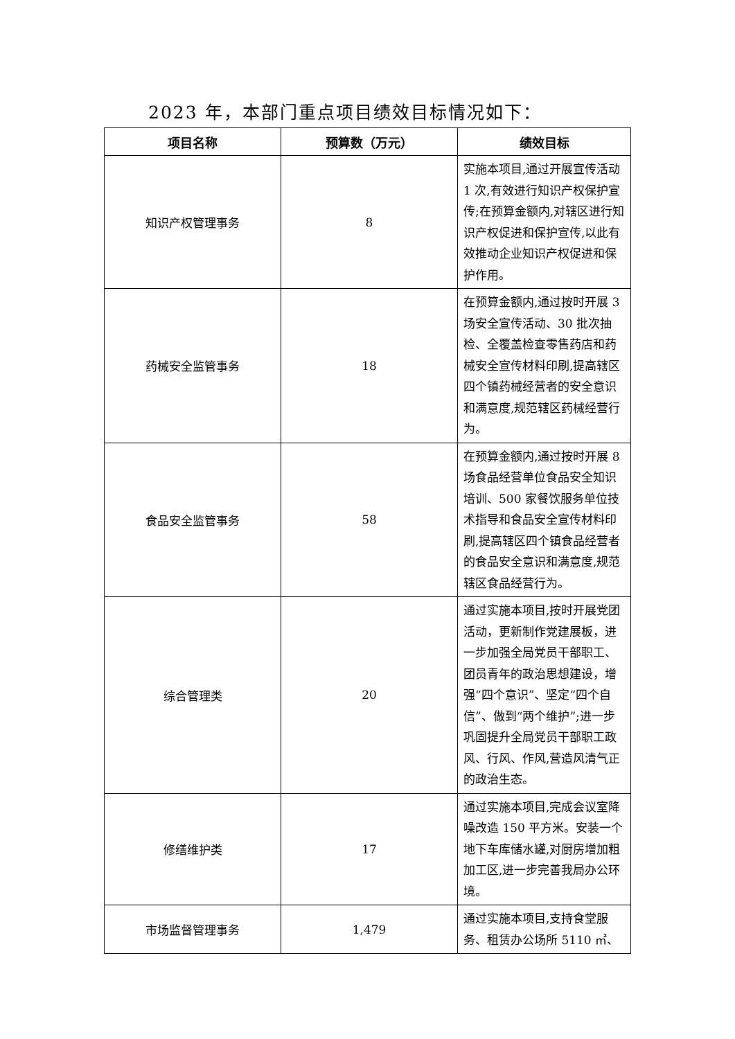2023 年，本部门重点项目绩效目标情况如下：
| 项目名称 | 预算数（万元） | 绩效目标 |
| --- | --- | --- |
| 知识产权管理事务 | 8 | 实施本项目,通过开展宣传活动 1 次,有效进行知识产权保护宣传;在预算金额内,对辖区进行知识产权促进和保护宣传,以此有效推动企业知识产权促进和保护作用。 |
| 药械安全监管事务 | 18 | 在预算金额内,通过按时开展 3 场安全宣传活动、30 批次抽检、全覆盖检查零售药店和药械安全宣传材料印刷,提高辖区四个镇药械经营者的安全意识和满意度,规范辖区药械经营行为。 |
| 食品安全监管事务 | 58 | 在预算金额内,通过按时开展 8 场食品经营单位食品安全知识培训、500 家餐饮服务单位技术指导和食品安全宣传材料印刷,提高辖区四个镇食品经营者的食品安全意识和满意度,规范辖区食品经营行为。 |
| 综合管理类 | 20 | 通过实施本项目,按时开展党团活动，更新制作党建展板，进一步加强全局党员干部职工、团员青年的政治思想建设，增强“四个意识”、坚定“四个自信”、做到“两个维护”;进一步巩固提升全局党员干部职工政风、行风、作风,营造风清气正的政治生态。 |
| 修缮维护类 | 17 | 通过实施本项目,完成会议室降噪改造 150 平方米。安装一个地下车库储水罐,对厨房增加粗加工区,进一步完善我局办公环境。 |
| 市场监督管理事务 | 1,479 | 通过实施本项目,支持食堂服务、租赁办公场所 5110 ㎡、 |